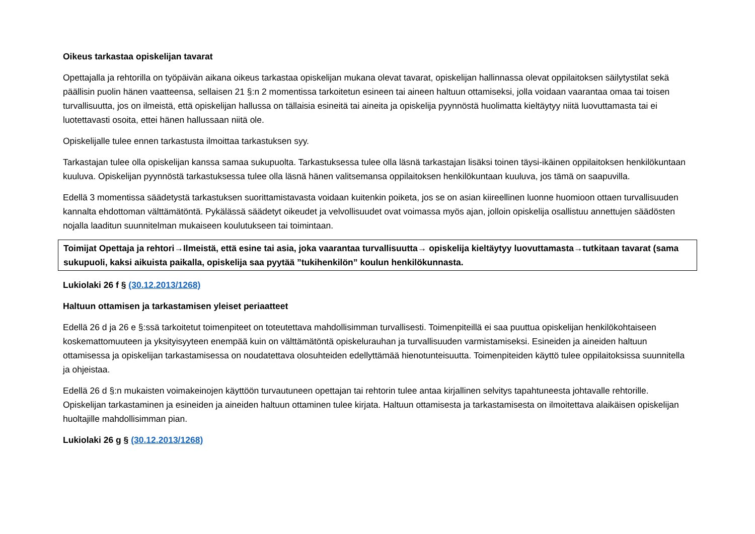Oikeus tarkastaa opiskelijan tavarat
Opettajalla ja rehtorilla on työpäivän aikana oikeus tarkastaa opiskelijan mukana olevat tavarat, opiskelijan hallinnassa olevat oppilaitoksen säilytystilat sekä päällisin puolin hänen vaatteensa, sellaisen 21 §:n 2 momentissa tarkoitetun esineen tai aineen haltuun ottamiseksi, jolla voidaan vaarantaa omaa tai toisen turvallisuutta, jos on ilmeistä, että opiskelijan hallussa on tällaisia esineitä tai aineita ja opiskelija pyynnöstä huolimatta kieltäytyy niitä luovuttamasta tai ei luotettavasti osoita, ettei hänen hallussaan niitä ole.
Opiskelijalle tulee ennen tarkastusta ilmoittaa tarkastuksen syy.
Tarkastajan tulee olla opiskelijan kanssa samaa sukupuolta. Tarkastuksessa tulee olla läsnä tarkastajan lisäksi toinen täysi-ikäinen oppilaitoksen henkilökuntaan kuuluva. Opiskelijan pyynnöstä tarkastuksessa tulee olla läsnä hänen valitsemansa oppilaitoksen henkilökuntaan kuuluva, jos tämä on saapuvilla.
Edellä 3 momentissa säädetystä tarkastuksen suorittamistavasta voidaan kuitenkin poiketa, jos se on asian kiireellinen luonne huomioon ottaen turvallisuuden kannalta ehdottoman välttämätöntä. Pykälässä säädetyt oikeudet ja velvollisuudet ovat voimassa myös ajan, jolloin opiskelija osallistuu annettujen säädösten nojalla laaditun suunnitelman mukaiseen koulutukseen tai toimintaan.
Toimijat Opettaja ja rehtori→Ilmeistä, että esine tai asia, joka vaarantaa turvallisuutta→ opiskelija kieltäytyy luovuttamasta→tutkitaan tavarat (sama sukupuoli, kaksi aikuista paikalla, opiskelija saa pyytää ”tukihenkilön” koulun henkilökunnasta.
Lukiolaki 26 f § (30.12.2013/1268)
Haltuun ottamisen ja tarkastamisen yleiset periaatteet
Edellä 26 d ja 26 e §:ssä tarkoitetut toimenpiteet on toteutettava mahdollisimman turvallisesti. Toimenpiteillä ei saa puuttua opiskelijan henkilökohtaiseen koskemattomuuteen ja yksityisyyteen enempää kuin on välttämätöntä opiskelurauhan ja turvallisuuden varmistamiseksi. Esineiden ja aineiden haltuun ottamisessa ja opiskelijan tarkastamisessa on noudatettava olosuhteiden edellyttämää hienotunteisuutta. Toimenpiteiden käyttö tulee oppilaitoksissa suunnitella ja ohjeistaa.
Edellä 26 d §:n mukaisten voimakeinojen käyttöön turvautuneen opettajan tai rehtorin tulee antaa kirjallinen selvitys tapahtuneesta johtavalle rehtorille. Opiskelijan tarkastaminen ja esineiden ja aineiden haltuun ottaminen tulee kirjata. Haltuun ottamisesta ja tarkastamisesta on ilmoitettava alaikäisen opiskelijan huoltajille mahdollisimman pian.
Lukiolaki 26 g § (30.12.2013/1268)